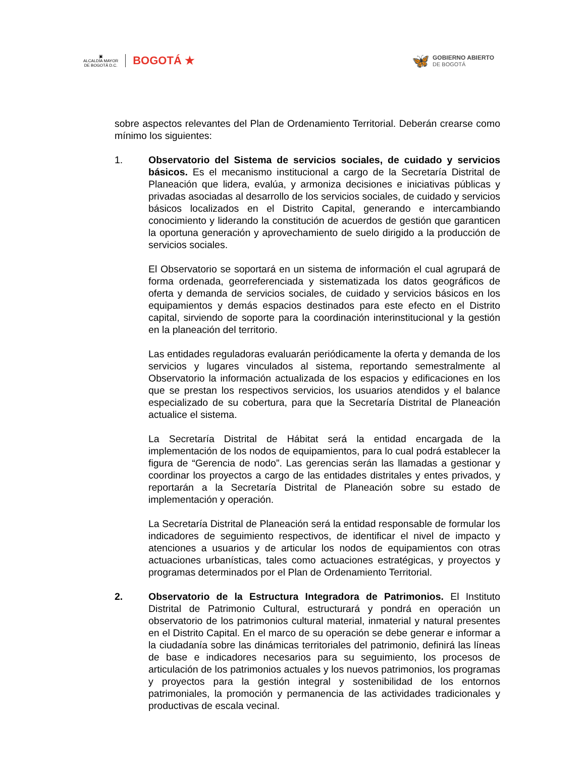▣
ALCALDÍA MAYOR
DE BOGOTÁ D.C.
BOGOTÁ ★
🦋
GOBIERNO ABIERTO
DE BOGOTÁ
sobre aspectos relevantes del Plan de Ordenamiento Territorial. Deberán crearse como mínimo los siguientes:
1. Observatorio del Sistema de servicios sociales, de cuidado y servicios básicos. Es el mecanismo institucional a cargo de la Secretaría Distrital de Planeación que lidera, evalúa, y armoniza decisiones e iniciativas públicas y privadas asociadas al desarrollo de los servicios sociales, de cuidado y servicios básicos localizados en el Distrito Capital, generando e intercambiando conocimiento y liderando la constitución de acuerdos de gestión que garanticen la oportuna generación y aprovechamiento de suelo dirigido a la producción de servicios sociales.
El Observatorio se soportará en un sistema de información el cual agrupará de forma ordenada, georreferenciada y sistematizada los datos geográficos de oferta y demanda de servicios sociales, de cuidado y servicios básicos en los equipamientos y demás espacios destinados para este efecto en el Distrito capital, sirviendo de soporte para la coordinación interinstitucional y la gestión en la planeación del territorio.
Las entidades reguladoras evaluarán periódicamente la oferta y demanda de los servicios y lugares vinculados al sistema, reportando semestralmente al Observatorio la información actualizada de los espacios y edificaciones en los que se prestan los respectivos servicios, los usuarios atendidos y el balance especializado de su cobertura, para que la Secretaría Distrital de Planeación actualice el sistema.
La Secretaría Distrital de Hábitat será la entidad encargada de la implementación de los nodos de equipamientos, para lo cual podrá establecer la figura de “Gerencia de nodo”. Las gerencias serán las llamadas a gestionar y coordinar los proyectos a cargo de las entidades distritales y entes privados, y reportarán a la Secretaría Distrital de Planeación sobre su estado de implementación y operación.
La Secretaría Distrital de Planeación será la entidad responsable de formular los indicadores de seguimiento respectivos, de identificar el nivel de impacto y atenciones a usuarios y de articular los nodos de equipamientos con otras actuaciones urbanísticas, tales como actuaciones estratégicas, y proyectos y programas determinados por el Plan de Ordenamiento Territorial.
2. Observatorio de la Estructura Integradora de Patrimonios. El Instituto Distrital de Patrimonio Cultural, estructurará y pondrá en operación un observatorio de los patrimonios cultural material, inmaterial y natural presentes en el Distrito Capital. En el marco de su operación se debe generar e informar a la ciudadanía sobre las dinámicas territoriales del patrimonio, definirá las líneas de base e indicadores necesarios para su seguimiento, los procesos de articulación de los patrimonios actuales y los nuevos patrimonios, los programas y proyectos para la gestión integral y sostenibilidad de los entornos patrimoniales, la promoción y permanencia de las actividades tradicionales y productivas de escala vecinal.